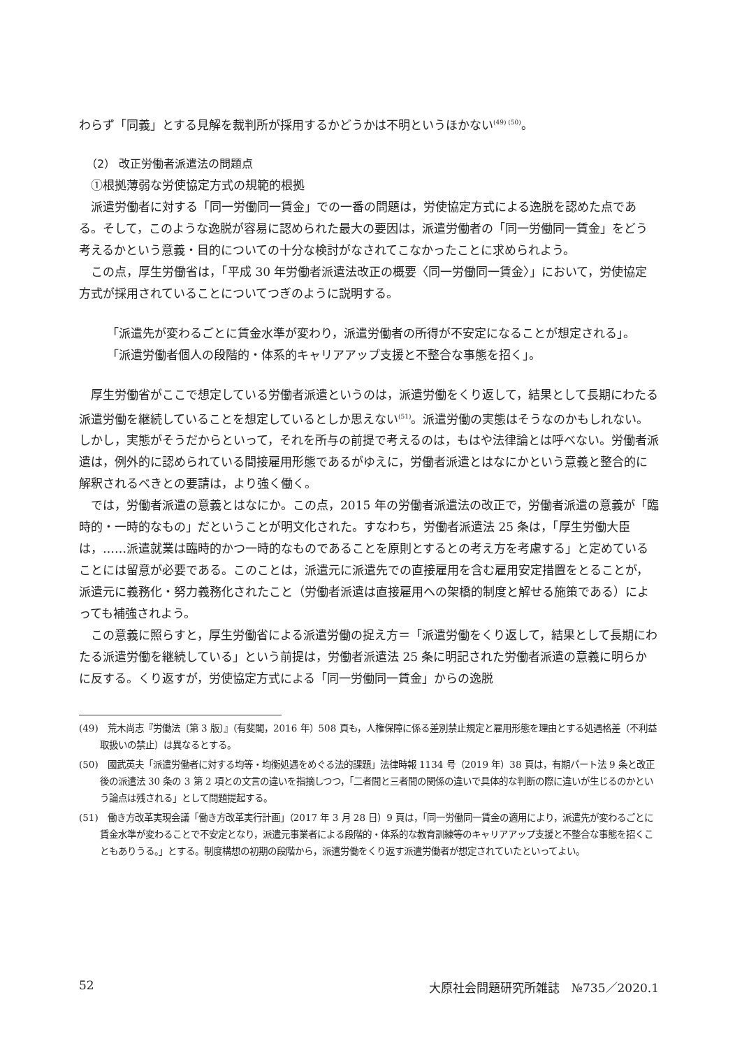わらず「同義」とする見解を裁判所が採用するかどうかは不明というほかない<sup>(49) (50)</sup>。
（2） 改正労働者派遣法の問題点
①根拠薄弱な労使協定方式の規範的根拠
派遣労働者に対する「同一労働同一賃金」での一番の問題は，労使協定方式による逸脱を認めた点である。そして，このような逸脱が容易に認められた最大の要因は，派遣労働者の「同一労働同一賃金」をどう考えるかという意義・目的についての十分な検討がなされてこなかったことに求められよう。
この点，厚生労働省は，「平成 30 年労働者派遣法改正の概要〈同一労働同一賃金〉」において，労使協定方式が採用されていることについてつぎのように説明する。
「派遣先が変わるごとに賃金水準が変わり，派遣労働者の所得が不安定になることが想定される」。
「派遣労働者個人の段階的・体系的キャリアアップ支援と不整合な事態を招く」。
厚生労働省がここで想定している労働者派遣というのは，派遣労働をくり返して，結果として長期にわたる派遣労働を継続していることを想定しているとしか思えない<sup>(51)</sup>。派遣労働の実態はそうなのかもしれない。しかし，実態がそうだからといって，それを所与の前提で考えるのは，もはや法律論とは呼べない。労働者派遣は，例外的に認められている間接雇用形態であるがゆえに，労働者派遣とはなにかという意義と整合的に解釈されるべきとの要請は，より強く働く。
では，労働者派遣の意義とはなにか。この点，2015 年の労働者派遣法の改正で，労働者派遣の意義が「臨時的・一時的なもの」だということが明文化された。すなわち，労働者派遣法 25 条は，「厚生労働大臣は，……派遣就業は臨時的かつ一時的なものであることを原則とするとの考え方を考慮する」と定めていることには留意が必要である。このことは，派遣元に派遣先での直接雇用を含む雇用安定措置をとることが，派遣元に義務化・努力義務化されたこと（労働者派遣は直接雇用への架橋的制度と解せる施策である）によっても補強されよう。
この意義に照らすと，厚生労働省による派遣労働の捉え方＝「派遣労働をくり返して，結果として長期にわたる派遣労働を継続している」という前提は，労働者派遣法 25 条に明記された労働者派遣の意義に明らかに反する。くり返すが，労使協定方式による「同一労働同一賃金」からの逸脱
(49)　荒木尚志『労働法〔第 3 版〕』（有斐閣，2016 年）508 頁も，人権保障に係る差別禁止規定と雇用形態を理由とする処遇格差（不利益取扱いの禁止）は異なるとする。
(50)　國武英夫「派遣労働者に対する均等・均衡処遇をめぐる法的課題」法律時報 1134 号（2019 年）38 頁は，有期パート法 9 条と改正後の派遣法 30 条の 3 第 2 項との文言の違いを指摘しつつ，「二者間と三者間の関係の違いで具体的な判断の際に違いが生じるのかという論点は残される」として問題提起する。
(51)　働き方改革実現会議「働き方改革実行計画」（2017 年 3 月 28 日）9 頁は，「同一労働同一賃金の適用により，派遣先が変わるごとに賃金水準が変わることで不安定となり，派遣元事業者による段階的・体系的な教育訓練等のキャリアアップ支援と不整合な事態を招くこともありうる。」とする。制度構想の初期の段階から，派遣労働をくり返す派遣労働者が想定されていたといってよい。
52 大原社会問題研究所雑誌　№735／2020.1